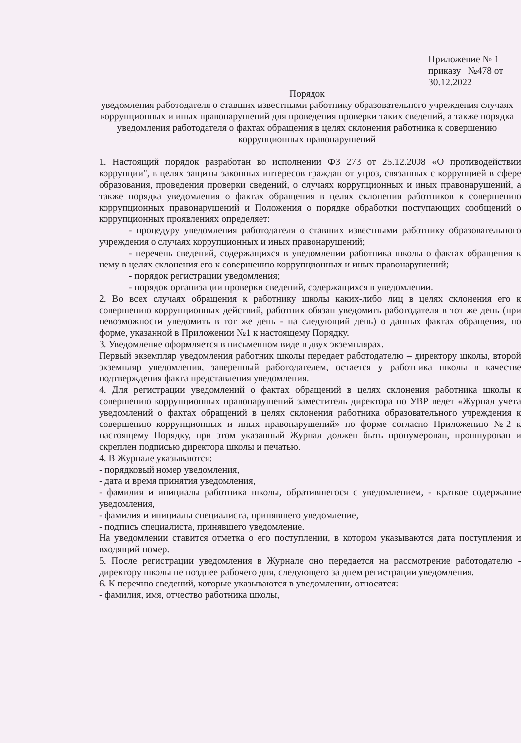Приложение № 1
приказу №478 от
30.12.2022
Порядок
уведомления работодателя о ставших известными работнику образовательного учреждения случаях коррупционных и иных правонарушений для проведения проверки таких сведений, а также порядка уведомления работодателя о фактах обращения в целях склонения работника к совершению коррупционных правонарушений
1. Настоящий порядок разработан во исполнении ФЗ 273 от 25.12.2008 «О противодействии коррупции", в целях защиты законных интересов граждан от угроз, связанных с коррупцией в сфере образования, проведения проверки сведений, о случаях коррупционных и иных правонарушений, а также порядка уведомления о фактах обращения в целях склонения работников к совершению коррупционных правонарушений и Положения о порядке обработки поступающих сообщений о коррупционных проявлениях определяет:
- процедуру уведомления работодателя о ставших известными работнику образовательного учреждения о случаях коррупционных и иных правонарушений;
- перечень сведений, содержащихся в уведомлении работника школы о фактах обращения к нему в целях склонения его к совершению коррупционных и иных правонарушений;
- порядок регистрации уведомления;
- порядок организации проверки сведений, содержащихся в уведомлении.
2. Во всех случаях обращения к работнику школы каких-либо лиц в целях склонения его к совершению коррупционных действий, работник обязан уведомить работодателя в тот же день (при невозможности уведомить в тот же день - на следующий день) о данных фактах обращения, по форме, указанной в Приложении №1 к настоящему Порядку.
3. Уведомление оформляется в письменном виде в двух экземплярах.
Первый экземпляр уведомления работник школы передает работодателю – директору школы, второй экземпляр уведомления, заверенный работодателем, остается у работника школы в качестве подтверждения факта представления уведомления.
4. Для регистрации уведомлений о фактах обращений в целях склонения работника школы к совершению коррупционных правонарушений заместитель директора по УВР ведет «Журнал учета уведомлений о фактах обращений в целях склонения работника образовательного учреждения к совершению коррупционных и иных правонарушений» по форме согласно Приложению №2 к настоящему Порядку, при этом указанный Журнал должен быть пронумерован, прошнурован и скреплен подписью директора школы и печатью.
4. В Журнале указываются:
- порядковый номер уведомления,
- дата и время принятия уведомления,
- фамилия и инициалы работника школы, обратившегося с уведомлением, - краткое содержание уведомления,
- фамилия и инициалы специалиста, принявшего уведомление,
- подпись специалиста, принявшего уведомление.
На уведомлении ставится отметка о его поступлении, в котором указываются дата поступления и входящий номер.
5. После регистрации уведомления в Журнале оно передается на рассмотрение работодателю - директору школы не позднее рабочего дня, следующего за днем регистрации уведомления.
6. К перечню сведений, которые указываются в уведомлении, относятся:
- фамилия, имя, отчество работника школы,